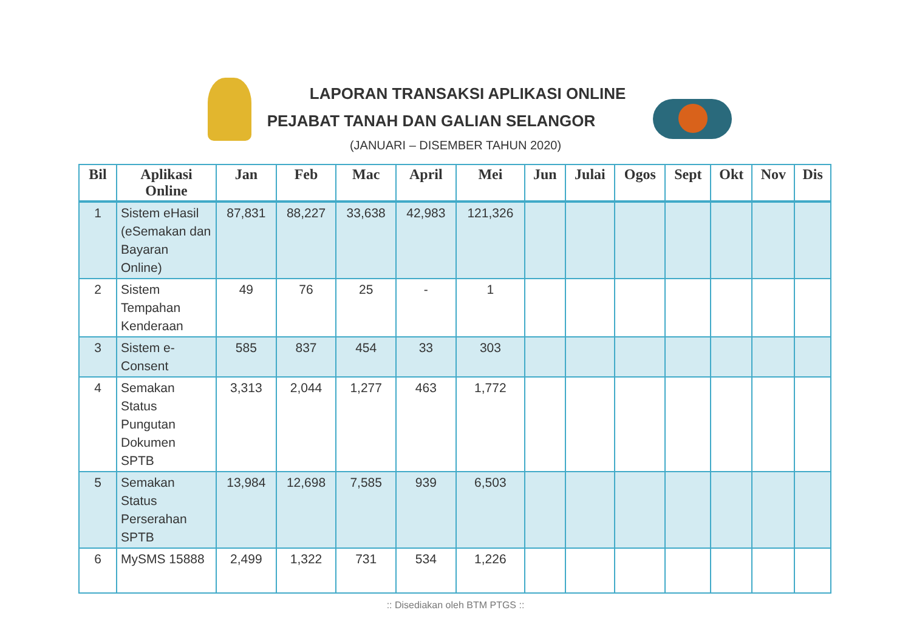LAPORAN TRANSAKSI APLIKASI ONLINE
PEJABAT TANAH DAN GALIAN SELANGOR
(JANUARI – DISEMBER TAHUN 2020)
| Bil | Aplikasi Online | Jan | Feb | Mac | April | Mei | Jun | Julai | Ogos | Sept | Okt | Nov | Dis |
| --- | --- | --- | --- | --- | --- | --- | --- | --- | --- | --- | --- | --- | --- |
| 1 | Sistem eHasil (eSemakan dan Bayaran Online) | 87,831 | 88,227 | 33,638 | 42,983 | 121,326 | | | | | | | |
| 2 | Sistem Tempahan Kenderaan | 49 | 76 | 25 | - | 1 | | | | | | | |
| 3 | Sistem e-Consent | 585 | 837 | 454 | 33 | 303 | | | | | | | |
| 4 | Semakan Status Pungutan Dokumen SPTB | 3,313 | 2,044 | 1,277 | 463 | 1,772 | | | | | | | |
| 5 | Semakan Status Perserahan SPTB | 13,984 | 12,698 | 7,585 | 939 | 6,503 | | | | | | | |
| 6 | MySMS 15888 | 2,499 | 1,322 | 731 | 534 | 1,226 | | | | | | | |
:: Disediakan oleh BTM PTGS ::